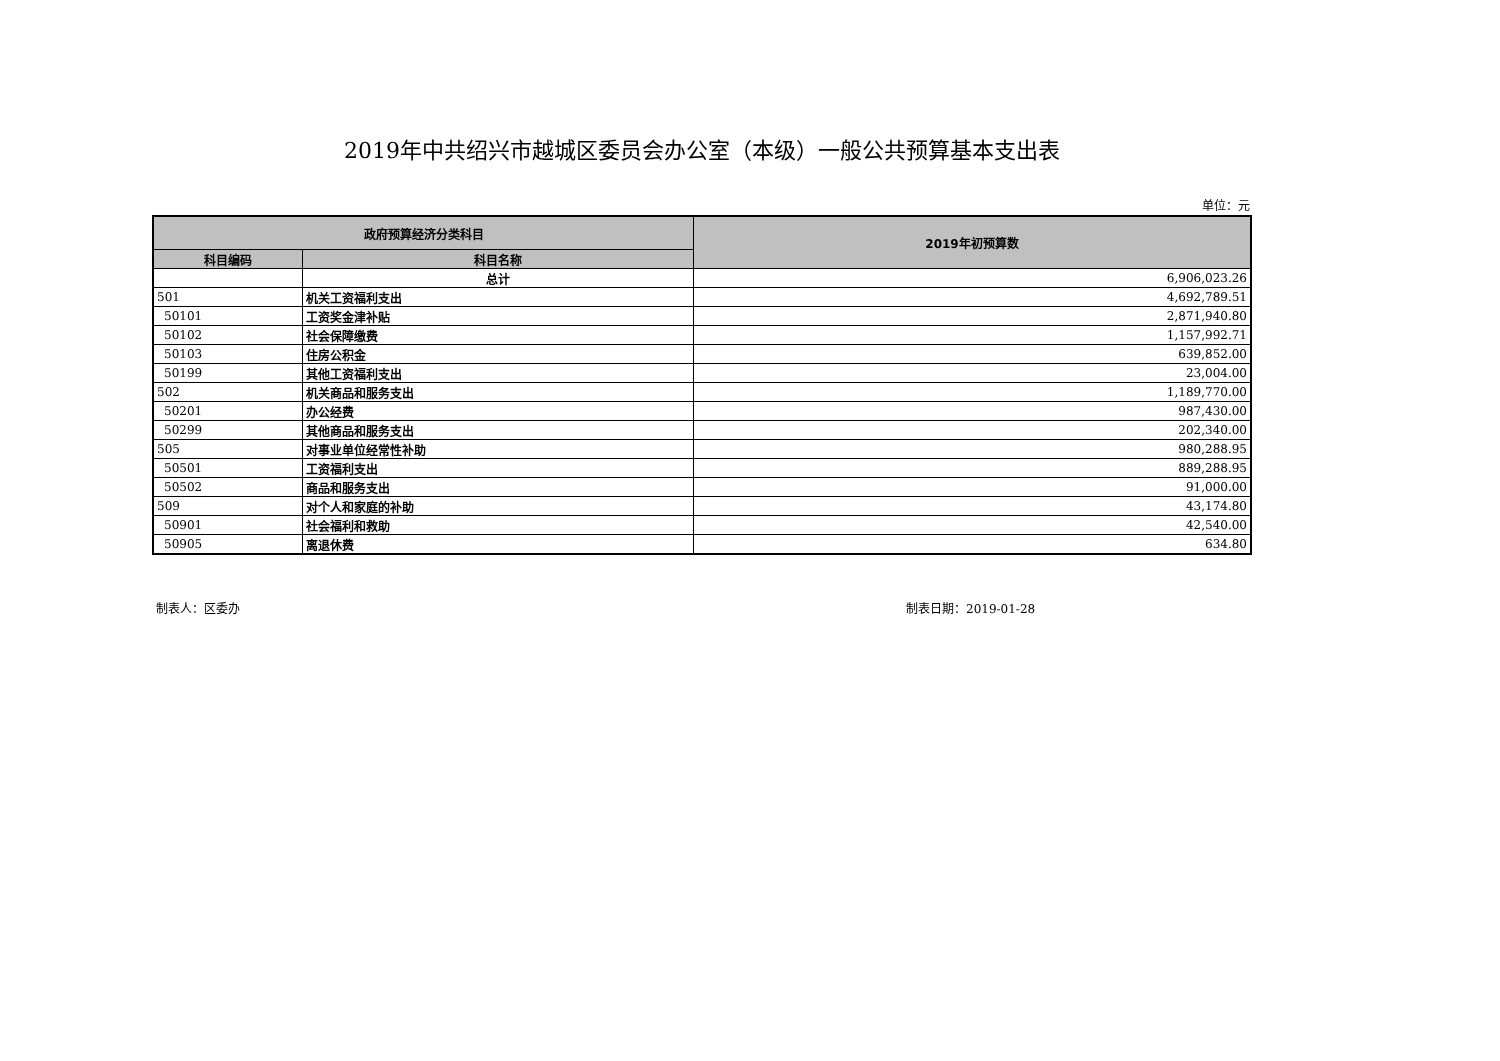2019年中共绍兴市越城区委员会办公室（本级）一般公共预算基本支出表
单位：元
| 政府预算经济分类科目 | | 2019年初预算数 |
| --- | --- | --- |
| 科目编码 | 科目名称 | |
| | 总计 | 6,906,023.26 |
| 501 | 机关工资福利支出 | 4,692,789.51 |
| 50101 | 工资奖金津补贴 | 2,871,940.80 |
| 50102 | 社会保障缴费 | 1,157,992.71 |
| 50103 | 住房公积金 | 639,852.00 |
| 50199 | 其他工资福利支出 | 23,004.00 |
| 502 | 机关商品和服务支出 | 1,189,770.00 |
| 50201 | 办公经费 | 987,430.00 |
| 50299 | 其他商品和服务支出 | 202,340.00 |
| 505 | 对事业单位经常性补助 | 980,288.95 |
| 50501 | 工资福利支出 | 889,288.95 |
| 50502 | 商品和服务支出 | 91,000.00 |
| 509 | 对个人和家庭的补助 | 43,174.80 |
| 50901 | 社会福利和救助 | 42,540.00 |
| 50905 | 离退休费 | 634.80 |
制表人：区委办 制表日期：2019-01-28